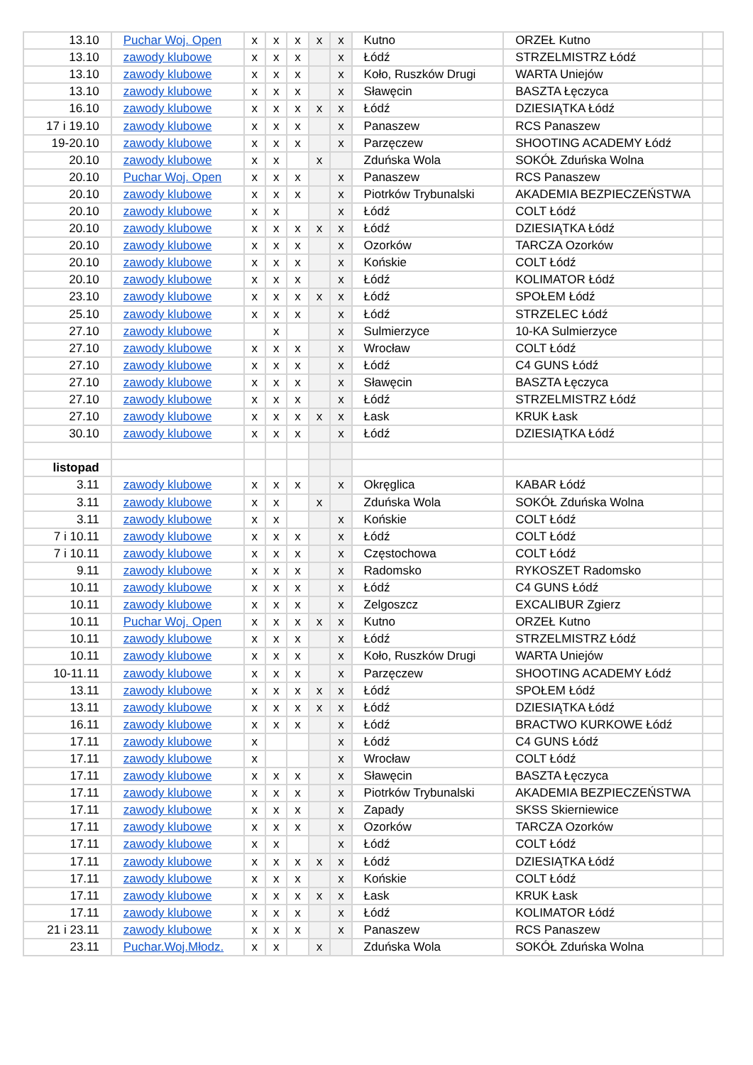| 13.10 | Puchar Woj. Open | x | x | x | x | x | Kutno | ORZEŁ Kutno | |
| 13.10 | zawody klubowe | x | x | x | | x | Łódź | STRZELMISTRZ Łódź | |
| 13.10 | zawody klubowe | x | x | x | | x | Koło, Ruszków Drugi | WARTA Uniejów | |
| 13.10 | zawody klubowe | x | x | x | | x | Sławęcin | BASZTA Łęczyca | |
| 16.10 | zawody klubowe | x | x | x | x | x | Łódź | DZIESIĄTKA Łódź | |
| 17 i 19.10 | zawody klubowe | x | x | x | | x | Panaszew | RCS Panaszew | |
| 19-20.10 | zawody klubowe | x | x | x | | x | Parzęczew | SHOOTING ACADEMY Łódź | |
| 20.10 | zawody klubowe | x | x | | x | | Zduńska Wola | SOKÓŁ Zduńska Wolna | |
| 20.10 | Puchar Woj. Open | x | x | x | | x | Panaszew | RCS Panaszew | |
| 20.10 | zawody klubowe | x | x | x | | x | Piotrków Trybunalski | AKADEMIA BEZPIECZEŃSTWA | |
| 20.10 | zawody klubowe | x | x | | | x | Łódź | COLT Łódź | |
| 20.10 | zawody klubowe | x | x | x | x | x | Łódź | DZIESIĄTKA Łódź | |
| 20.10 | zawody klubowe | x | x | x | | x | Ozorków | TARCZA Ozorków | |
| 20.10 | zawody klubowe | x | x | x | | x | Końskie | COLT Łódź | |
| 20.10 | zawody klubowe | x | x | x | | x | Łódź | KOLIMATOR Łódź | |
| 23.10 | zawody klubowe | x | x | x | x | x | Łódź | SPOŁEM Łódź | |
| 25.10 | zawody klubowe | x | x | x | | x | Łódź | STRZELEC Łódź | |
| 27.10 | zawody klubowe | | x | | | x | Sulmierzyce | 10-KA Sulmierzyce | |
| 27.10 | zawody klubowe | x | x | x | | x | Wrocław | COLT Łódź | |
| 27.10 | zawody klubowe | x | x | x | | x | Łódź | C4 GUNS Łódź | |
| 27.10 | zawody klubowe | x | x | x | | x | Sławęcin | BASZTA Łęczyca | |
| 27.10 | zawody klubowe | x | x | x | | x | Łódź | STRZELMISTRZ Łódź | |
| 27.10 | zawody klubowe | x | x | x | x | x | Łask | KRUK Łask | |
| 30.10 | zawody klubowe | x | x | x | | x | Łódź | DZIESIĄTKA Łódź | |
| listopad | | | | | | | | | |
| 3.11 | zawody klubowe | x | x | x | | x | Okręglica | KABAR Łódź | |
| 3.11 | zawody klubowe | x | x | | x | | Zduńska Wola | SOKÓŁ Zduńska Wolna | |
| 3.11 | zawody klubowe | x | x | | | x | Końskie | COLT Łódź | |
| 7 i 10.11 | zawody klubowe | x | x | x | | x | Łódź | COLT Łódź | |
| 7 i 10.11 | zawody klubowe | x | x | x | | x | Częstochowa | COLT Łódź | |
| 9.11 | zawody klubowe | x | x | x | | x | Radomsko | RYKOSZET Radomsko | |
| 10.11 | zawody klubowe | x | x | x | | x | Łódź | C4 GUNS Łódź | |
| 10.11 | zawody klubowe | x | x | x | | x | Zelgoszcz | EXCALIBUR Zgierz | |
| 10.11 | Puchar Woj. Open | x | x | x | x | x | Kutno | ORZEŁ Kutno | |
| 10.11 | zawody klubowe | x | x | x | | x | Łódź | STRZELMISTRZ Łódź | |
| 10.11 | zawody klubowe | x | x | x | | x | Koło, Ruszków Drugi | WARTA Uniejów | |
| 10-11.11 | zawody klubowe | x | x | x | | x | Parzęczew | SHOOTING ACADEMY Łódź | |
| 13.11 | zawody klubowe | x | x | x | x | x | Łódź | SPOŁEM Łódź | |
| 13.11 | zawody klubowe | x | x | x | x | x | Łódź | DZIESIĄTKA Łódź | |
| 16.11 | zawody klubowe | x | x | x | | x | Łódź | BRACTWO KURKOWE Łódź | |
| 17.11 | zawody klubowe | x | | | | x | Łódź | C4 GUNS Łódź | |
| 17.11 | zawody klubowe | x | | | | x | Wrocław | COLT Łódź | |
| 17.11 | zawody klubowe | x | x | x | | x | Sławęcin | BASZTA Łęczyca | |
| 17.11 | zawody klubowe | x | x | x | | x | Piotrków Trybunalski | AKADEMIA BEZPIECZEŃSTWA | |
| 17.11 | zawody klubowe | x | x | x | | x | Zapady | SKSS Skierniewice | |
| 17.11 | zawody klubowe | x | x | x | | x | Ozorków | TARCZA Ozorków | |
| 17.11 | zawody klubowe | x | x | | | x | Łódź | COLT Łódź | |
| 17.11 | zawody klubowe | x | x | x | x | x | Łódź | DZIESIĄTKA Łódź | |
| 17.11 | zawody klubowe | x | x | x | | x | Końskie | COLT Łódź | |
| 17.11 | zawody klubowe | x | x | x | x | x | Łask | KRUK Łask | |
| 17.11 | zawody klubowe | x | x | x | | x | Łódź | KOLIMATOR Łódź | |
| 21 i 23.11 | zawody klubowe | x | x | x | | x | Panaszew | RCS Panaszew | |
| 23.11 | Puchar.Woj.Młodz. | x | x | | x | | Zduńska Wola | SOKÓŁ Zduńska Wolna | |